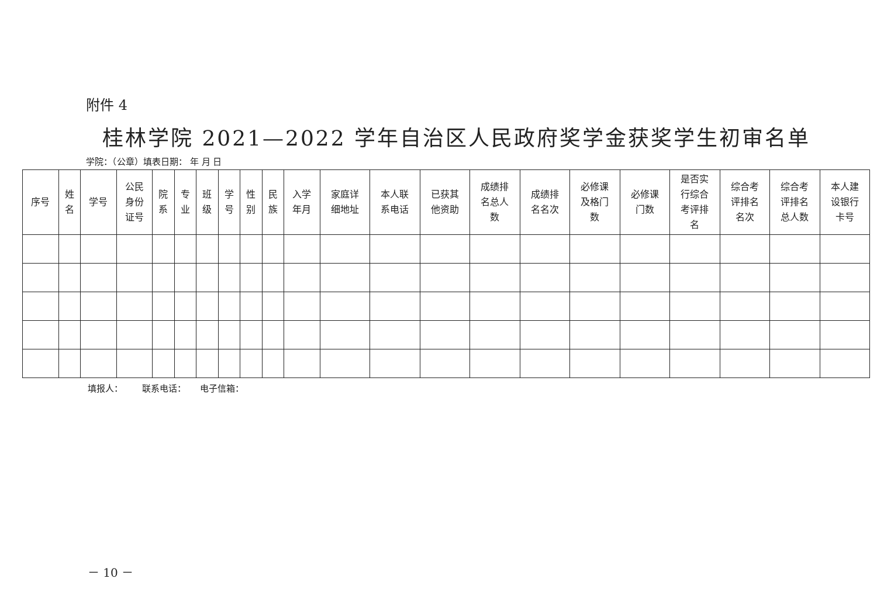附件 4
桂林学院 2021—2022 学年自治区人民政府奖学金获奖学生初审名单
学院：（公章）填表日期： 年 月 日
| 序号 | 姓 名 | 学号 | 公民 身份 证号 | 院 系 | 专 业 | 班 级 | 学 号 | 性 别 | 民 族 | 入学 年月 | 家庭详 细地址 | 本人联 系电话 | 已获其 他资助 | 成绩排 名总人 数 | 成绩排 名名次 | 必修课 及格门 数 | 必修课 门数 | 是否实 行综合 考评排 名 | 综合考 评排名 名次 | 综合考 评排名 总人数 | 本人建 设银行 卡号 |
| --- | --- | --- | --- | --- | --- | --- | --- | --- | --- | --- | --- | --- | --- | --- | --- | --- | --- | --- | --- | --- | --- |
填报人： 联系电话： 电子信箱：
－ 10 －